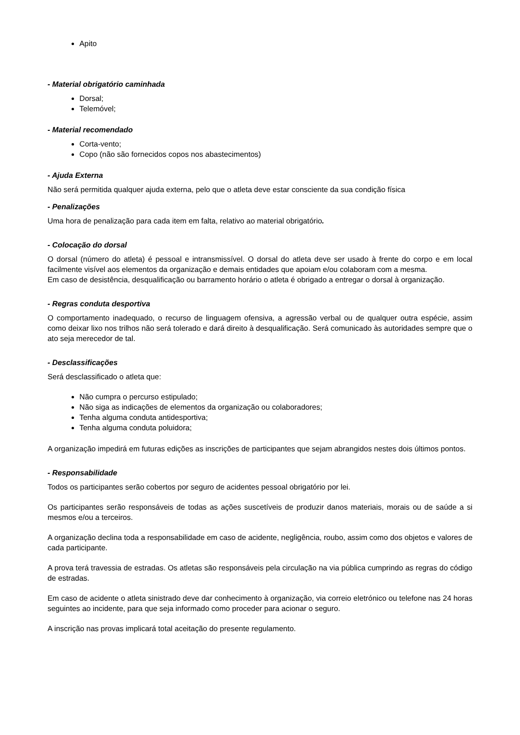Apito
- Material obrigatório caminhada
Dorsal;
Telemóvel;
- Material recomendado
Corta-vento;
Copo (não são fornecidos copos nos abastecimentos)
- Ajuda Externa
Não será permitida qualquer ajuda externa, pelo que o atleta deve estar consciente da sua condição física
- Penalizações
Uma hora de penalização para cada item em falta, relativo ao material obrigatório.
- Colocação do dorsal
O dorsal (número do atleta) é pessoal e intransmissível. O dorsal do atleta deve ser usado à frente do corpo e em local facilmente visível aos elementos da organização e demais entidades que apoiam e/ou colaboram com a mesma.
Em caso de desistência, desqualificação ou barramento horário o atleta é obrigado a entregar o dorsal à organização.
- Regras conduta desportiva
O comportamento inadequado, o recurso de linguagem ofensiva, a agressão verbal ou de qualquer outra espécie, assim como deixar lixo nos trilhos não será tolerado e dará direito à desqualificação. Será comunicado às autoridades sempre que o ato seja merecedor de tal.
- Desclassificações
Será desclassificado o atleta que:
Não cumpra o percurso estipulado;
Não siga as indicações de elementos da organização ou colaboradores;
Tenha alguma conduta antidesportiva;
Tenha alguma conduta poluidora;
A organização impedirá em futuras edições as inscrições de participantes que sejam abrangidos nestes dois últimos pontos.
- Responsabilidade
Todos os participantes serão cobertos por seguro de acidentes pessoal obrigatório por lei.
Os participantes serão responsáveis de todas as ações suscetíveis de produzir danos materiais, morais ou de saúde a si mesmos e/ou a terceiros.
A organização declina toda a responsabilidade em caso de acidente, negligência, roubo, assim como dos objetos e valores de cada participante.
A prova terá travessia de estradas. Os atletas são responsáveis pela circulação na via pública cumprindo as regras do código de estradas.
Em caso de acidente o atleta sinistrado deve dar conhecimento à organização, via correio eletrónico ou telefone nas 24 horas seguintes ao incidente, para que seja informado como proceder para acionar o seguro.
A inscrição nas provas implicará total aceitação do presente regulamento.